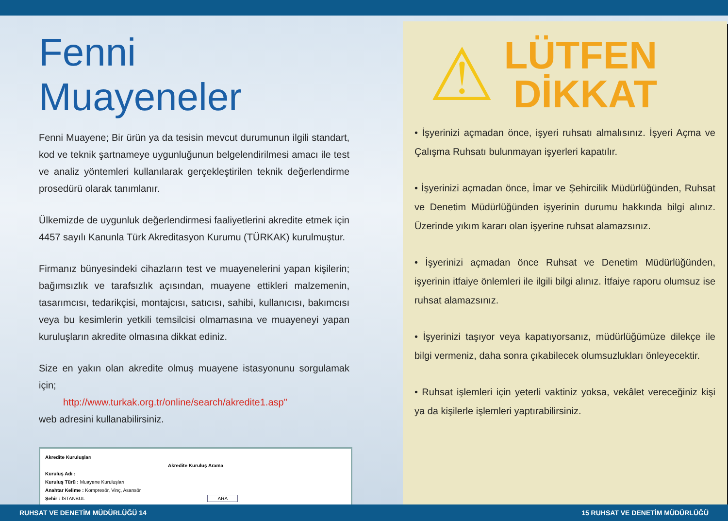Fenni Muayeneler
Fenni Muayene; Bir ürün ya da tesisin mevcut durumunun ilgili standart, kod ve teknik şartnameye uygunluğunun belgelendirilmesi amacı ile test ve analiz yöntemleri kullanılarak gerçekleştirilen teknik değerlendirme prosedürü olarak tanımlanır.
Ülkemizde de uygunluk değerlendirmesi faaliyetlerini akredite etmek için 4457 sayılı Kanunla Türk Akreditasyon Kurumu (TÜRKAK) kurulmuştur.
Firmanız bünyesindeki cihazların test ve muayenelerini yapan kişilerin; bağımsızlık ve tarafsızlık açısından, muayene ettikleri malzemenin, tasarımcısı, tedarikçisi, montajcısı, satıcısı, sahibi, kullanıcısı, bakımcısı veya bu kesimlerin yetkili temsilcisi olmamasına ve muayeneyi yapan kuruluşların akredite olmasına dikkat ediniz.
Size en yakın olan akredite olmuş muayene istasyonunu sorgulamak için;
http://www.turkak.org.tr/online/search/akredite1.asp"
web adresini kullanabilirsiniz.
Akredite Kuruluşları
Akredite Kuruluş Arama
Kuruluş Adı :
Kuruluş Türü : Muayene Kuruluşları
Anahtar Kelime : Kompresör, Vinç, Asansör
Şehir : İSTANBUL ARA
⚠
LÜTFEN
DİKKAT
• İşyerinizi açmadan önce, işyeri ruhsatı almalısınız. İşyeri Açma ve Çalışma Ruhsatı bulunmayan işyerleri kapatılır.
• İşyerinizi açmadan önce, İmar ve Şehircilik Müdürlüğünden, Ruhsat ve Denetim Müdürlüğünden işyerinin durumu hakkında bilgi alınız. Üzerinde yıkım kararı olan işyerine ruhsat alamazsınız.
• İşyerinizi açmadan önce Ruhsat ve Denetim Müdürlüğünden, işyerinin itfaiye önlemleri ile ilgili bilgi alınız. İtfaiye raporu olumsuz ise ruhsat alamazsınız.
• İşyerinizi taşıyor veya kapatıyorsanız, müdürlüğümüze dilekçe ile bilgi vermeniz, daha sonra çıkabilecek olumsuzlukları önleyecektir.
• Ruhsat işlemleri için yeterli vaktiniz yoksa, vekâlet vereceğiniz kişi ya da kişilerle işlemleri yaptırabilirsiniz.
RUHSAT VE DENETİM MÜDÜRLÜĞÜ 14 15 RUHSAT VE DENETİM MÜDÜRLÜĞÜ